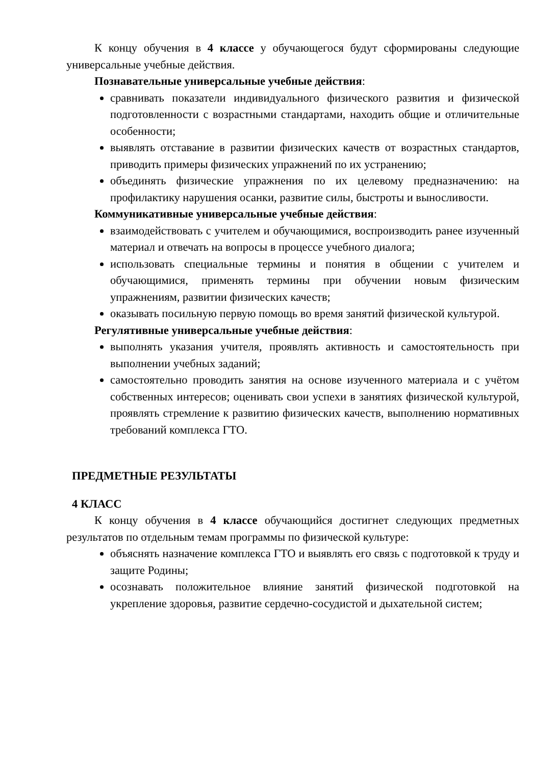К концу обучения в 4 классе у обучающегося будут сформированы следующие универсальные учебные действия.
Познавательные универсальные учебные действия:
сравнивать показатели индивидуального физического развития и физической подготовленности с возрастными стандартами, находить общие и отличительные особенности;
выявлять отставание в развитии физических качеств от возрастных стандартов, приводить примеры физических упражнений по их устранению;
объединять физические упражнения по их целевому предназначению: на профилактику нарушения осанки, развитие силы, быстроты и выносливости.
Коммуникативные универсальные учебные действия:
взаимодействовать с учителем и обучающимися, воспроизводить ранее изученный материал и отвечать на вопросы в процессе учебного диалога;
использовать специальные термины и понятия в общении с учителем и обучающимися, применять термины при обучении новым физическим упражнениям, развитии физических качеств;
оказывать посильную первую помощь во время занятий физической культурой.
Регулятивные универсальные учебные действия:
выполнять указания учителя, проявлять активность и самостоятельность при выполнении учебных заданий;
самостоятельно проводить занятия на основе изученного материала и с учётом собственных интересов; оценивать свои успехи в занятиях физической культурой, проявлять стремление к развитию физических качеств, выполнению нормативных требований комплекса ГТО.
ПРЕДМЕТНЫЕ РЕЗУЛЬТАТЫ
4 КЛАСС
К концу обучения в 4 классе обучающийся достигнет следующих предметных результатов по отдельным темам программы по физической культуре:
объяснять назначение комплекса ГТО и выявлять его связь с подготовкой к труду и защите Родины;
осознавать положительное влияние занятий физической подготовкой на укрепление здоровья, развитие сердечно-сосудистой и дыхательной систем;